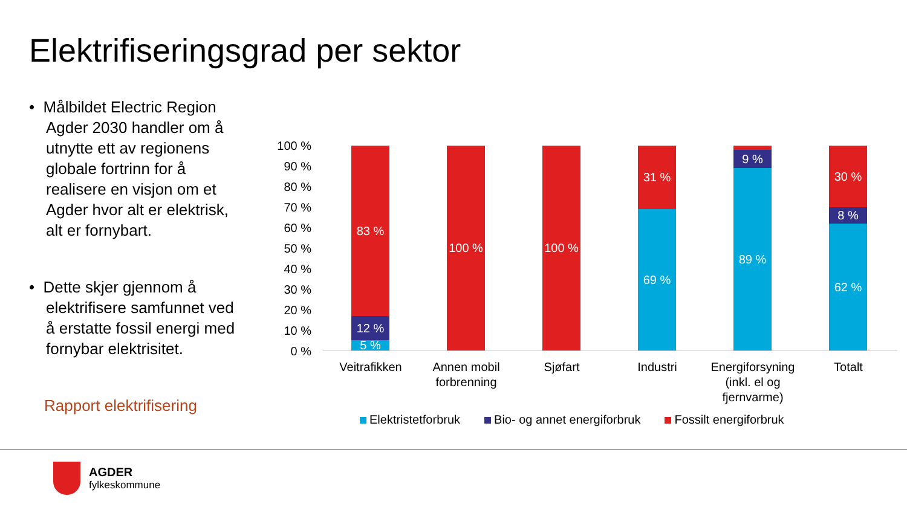Elektrifiseringsgrad per sektor
• Målbildet Electric Region Agder 2030 handler om å utnytte ett av regionens globale fortrinn for å realisere en visjon om et Agder hvor alt er elektrisk, alt er fornybart.
• Dette skjer gjennom å elektrifisere samfunnet ved å erstatte fossil energi med fornybar elektrisitet.
Rapport elektrifisering
100 %
90 %
80 %
70 %
60 %
50 %
40 %
30 %
20 %
10 %
0 %
83 %
12 %
5 %
100 % 100 %
31 %
69 %
2 %
9 %
89 %
30 %
8 %
62 %
Veitrafikken
Annen mobil forbrenning
Sjøfart Industri
Energiforsyning (inkl. el og fjernvarme)
Totalt
Elektristetforbruk Bio- og annet energiforbruk Fossilt energiforbruk
AGDER
fylkeskommune